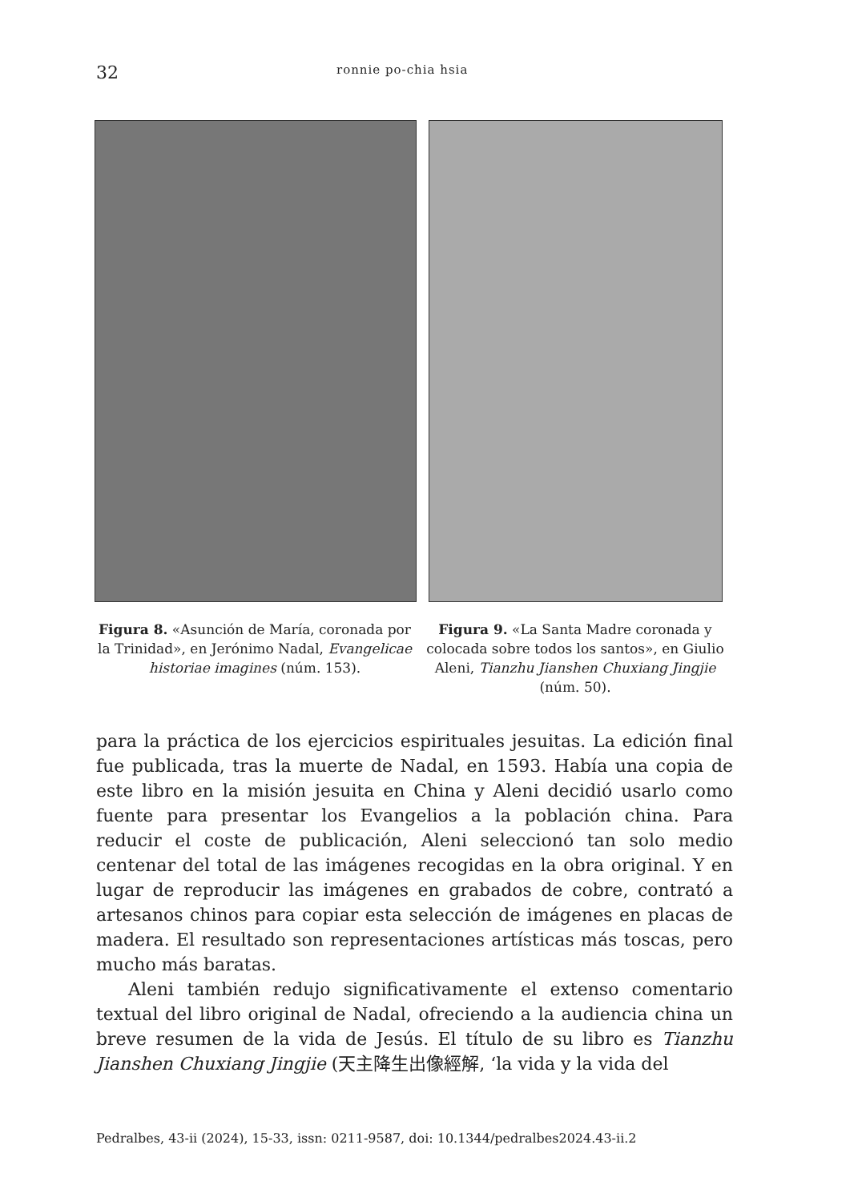32 ronnie po-chia hsia
Figura 8. «Asunción de María, coronada por la Trinidad», en Jerónimo Nadal, Evangelicae historiae imagines (núm. 153).
Figura 9. «La Santa Madre coronada y colocada sobre todos los santos», en Giulio Aleni, Tianzhu Jianshen Chuxiang Jingjie (núm. 50).
para la práctica de los ejercicios espirituales jesuitas. La edición final fue publicada, tras la muerte de Nadal, en 1593. Había una copia de este libro en la misión jesuita en China y Aleni decidió usarlo como fuente para presentar los Evangelios a la población china. Para reducir el coste de publicación, Aleni seleccionó tan solo medio centenar del total de las imágenes recogidas en la obra original. Y en lugar de reproducir las imágenes en grabados de cobre, contrató a artesanos chinos para copiar esta selección de imágenes en placas de madera. El resultado son representaciones artísticas más toscas, pero mucho más baratas.
Aleni también redujo significativamente el extenso comentario textual del libro original de Nadal, ofreciendo a la audiencia china un breve resumen de la vida de Jesús. El título de su libro es Tianzhu Jianshen Chuxiang Jingjie (天主降生出像經解, ‘la vida y la vida del
Pedralbes, 43-ii (2024), 15-33, issn: 0211-9587, doi: 10.1344/pedralbes2024.43-ii.2